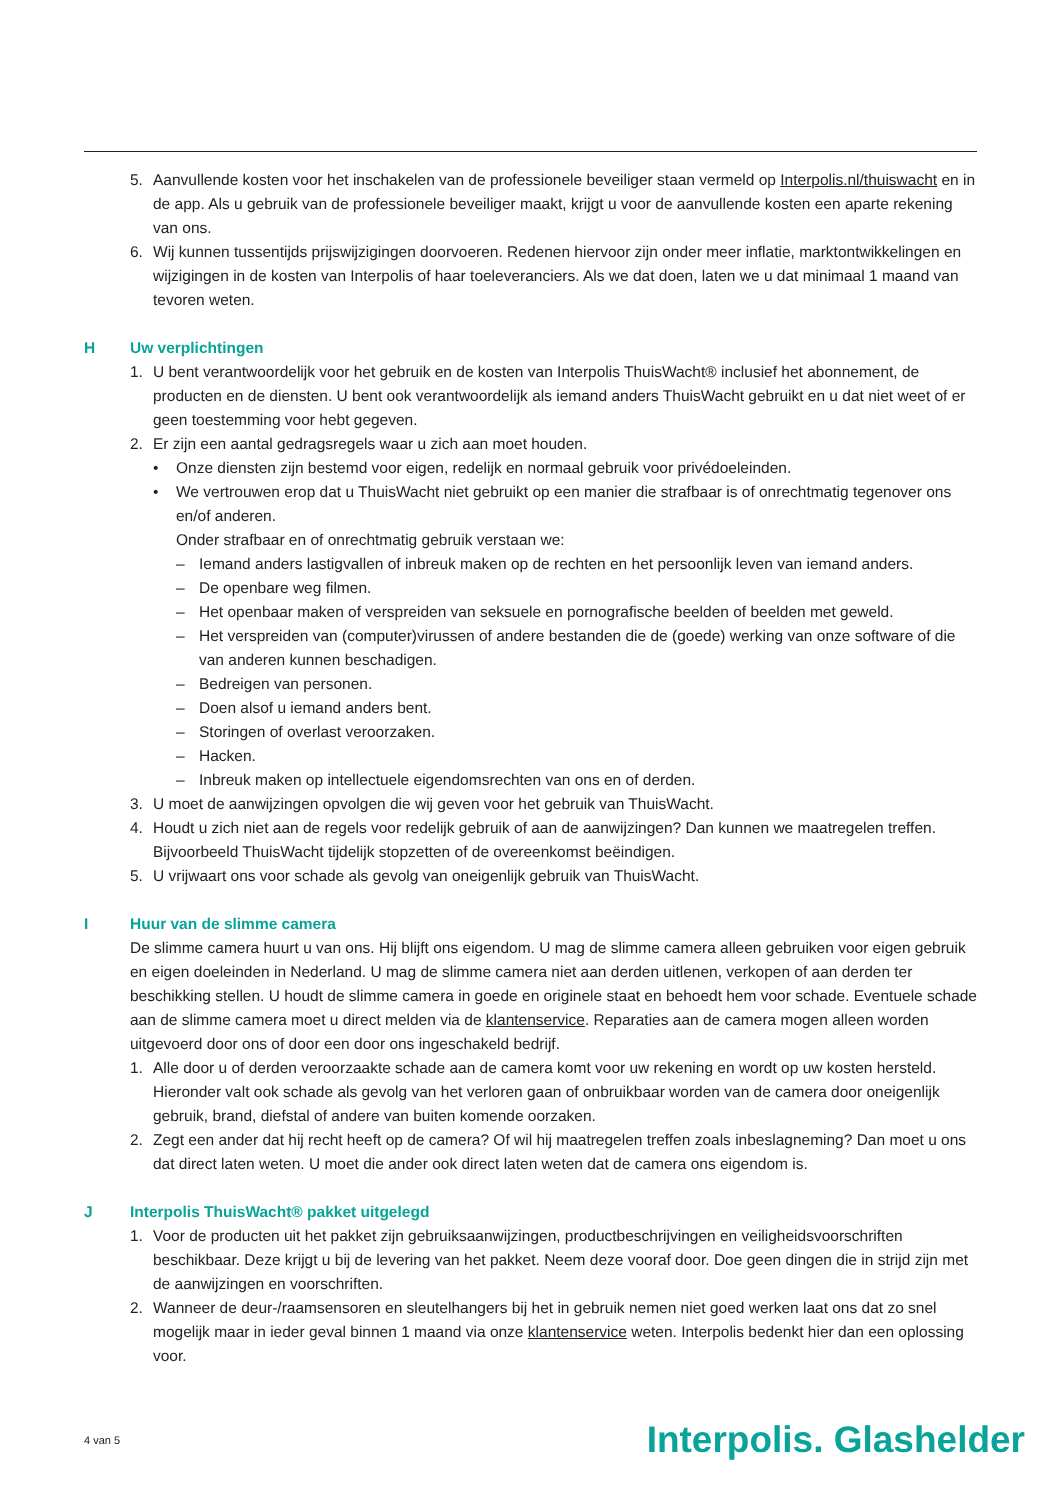5. Aanvullende kosten voor het inschakelen van de professionele beveiliger staan vermeld op Interpolis.nl/thuiswacht en in de app. Als u gebruik van de professionele beveiliger maakt, krijgt u voor de aanvullende kosten een aparte rekening van ons.
6. Wij kunnen tussentijds prijswijzigingen doorvoeren. Redenen hiervoor zijn onder meer inflatie, marktontwikkelingen en wijzigingen in de kosten van Interpolis of haar toeleveranciers. Als we dat doen, laten we u dat minimaal 1 maand van tevoren weten.
H Uw verplichtingen
1. U bent verantwoordelijk voor het gebruik en de kosten van Interpolis ThuisWacht® inclusief het abonnement, de producten en de diensten. U bent ook verantwoordelijk als iemand anders ThuisWacht gebruikt en u dat niet weet of er geen toestemming voor hebt gegeven.
2. Er zijn een aantal gedragsregels waar u zich aan moet houden.
• Onze diensten zijn bestemd voor eigen, redelijk en normaal gebruik voor privédoeleinden.
• We vertrouwen erop dat u ThuisWacht niet gebruikt op een manier die strafbaar is of onrechtmatig tegenover ons en/of anderen.
Onder strafbaar en of onrechtmatig gebruik verstaan we:
– Iemand anders lastigvallen of inbreuk maken op de rechten en het persoonlijk leven van iemand anders.
– De openbare weg filmen.
– Het openbaar maken of verspreiden van seksuele en pornografische beelden of beelden met geweld.
– Het verspreiden van (computer)virussen of andere bestanden die de (goede) werking van onze software of die van anderen kunnen beschadigen.
– Bedreigen van personen.
– Doen alsof u iemand anders bent.
– Storingen of overlast veroorzaken.
– Hacken.
– Inbreuk maken op intellectuele eigendomsrechten van ons en of derden.
3. U moet de aanwijzingen opvolgen die wij geven voor het gebruik van ThuisWacht.
4. Houdt u zich niet aan de regels voor redelijk gebruik of aan de aanwijzingen? Dan kunnen we maatregelen treffen. Bijvoorbeeld ThuisWacht tijdelijk stopzetten of de overeenkomst beëindigen.
5. U vrijwaart ons voor schade als gevolg van oneigenlijk gebruik van ThuisWacht.
I Huur van de slimme camera
De slimme camera huurt u van ons. Hij blijft ons eigendom. U mag de slimme camera alleen gebruiken voor eigen gebruik en eigen doeleinden in Nederland. U mag de slimme camera niet aan derden uitlenen, verkopen of aan derden ter beschikking stellen. U houdt de slimme camera in goede en originele staat en behoedt hem voor schade. Eventuele schade aan de slimme camera moet u direct melden via de klantenservice. Reparaties aan de camera mogen alleen worden uitgevoerd door ons of door een door ons ingeschakeld bedrijf.
1. Alle door u of derden veroorzaakte schade aan de camera komt voor uw rekening en wordt op uw kosten hersteld. Hieronder valt ook schade als gevolg van het verloren gaan of onbruikbaar worden van de camera door oneigenlijk gebruik, brand, diefstal of andere van buiten komende oorzaken.
2. Zegt een ander dat hij recht heeft op de camera? Of wil hij maatregelen treffen zoals inbeslagneming? Dan moet u ons dat direct laten weten. U moet die ander ook direct laten weten dat de camera ons eigendom is.
J Interpolis ThuisWacht® pakket uitgelegd
1. Voor de producten uit het pakket zijn gebruiksaanwijzingen, productbeschrijvingen en veiligheidsvoorschriften beschikbaar. Deze krijgt u bij de levering van het pakket. Neem deze vooraf door. Doe geen dingen die in strijd zijn met de aanwijzingen en voorschriften.
2. Wanneer de deur-/raamsensoren en sleutelhangers bij het in gebruik nemen niet goed werken laat ons dat zo snel mogelijk maar in ieder geval binnen 1 maand via onze klantenservice weten. Interpolis bedenkt hier dan een oplossing voor.
4 van 5 Interpolis. Glashelder